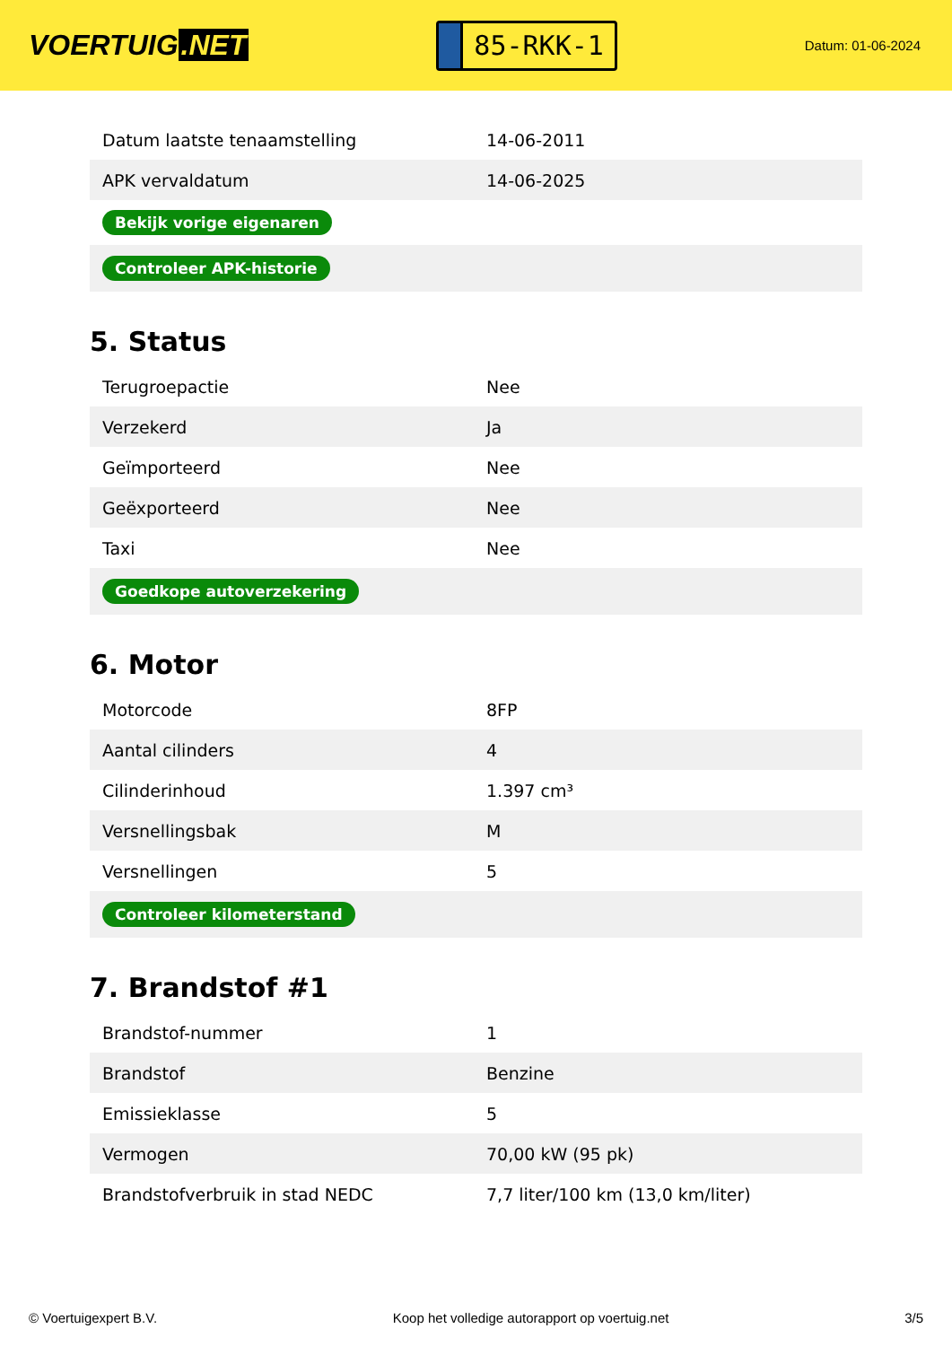VOERTUIG.NET
85-RKK-1
Datum: 01-06-2024
| Datum laatste tenaamstelling | 14-06-2011 |
| APK vervaldatum | 14-06-2025 |
| Bekijk vorige eigenaren | |
| Controleer APK-historie | |
5. Status
| Terugroepactie | Nee |
| Verzekerd | Ja |
| Geïmporteerd | Nee |
| Geëxporteerd | Nee |
| Taxi | Nee |
| Goedkope autoverzekering | |
6. Motor
| Motorcode | 8FP |
| Aantal cilinders | 4 |
| Cilinderinhoud | 1.397 cm³ |
| Versnellingsbak | M |
| Versnellingen | 5 |
| Controleer kilometerstand | |
7. Brandstof #1
| Brandstof-nummer | 1 |
| Brandstof | Benzine |
| Emissieklasse | 5 |
| Vermogen | 70,00 kW (95 pk) |
| Brandstofverbruik in stad NEDC | 7,7 liter/100 km (13,0 km/liter) |
© Voertuigexpert B.V. Koop het volledige autorapport op voertuig.net 3/5